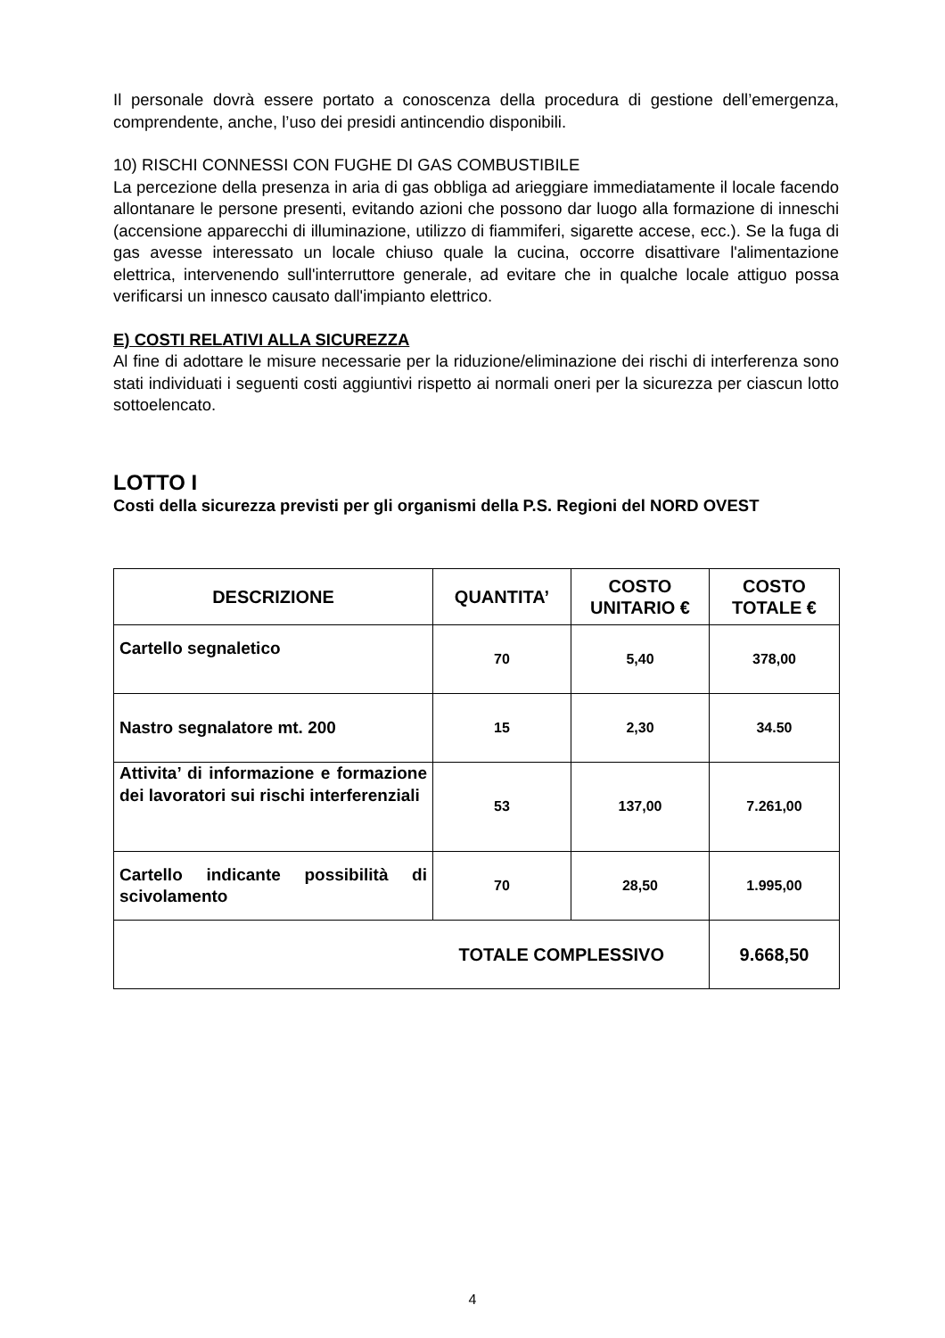Il personale dovrà essere portato a conoscenza della procedura di gestione dell’emergenza, comprendente, anche, l’uso dei presidi antincendio disponibili.
10) RISCHI CONNESSI CON FUGHE DI GAS COMBUSTIBILE
La percezione della presenza in aria di gas obbliga ad arieggiare immediatamente il locale facendo allontanare le persone presenti, evitando azioni che possono dar luogo alla formazione di inneschi (accensione apparecchi di illuminazione, utilizzo di fiammiferi, sigarette accese, ecc.). Se la fuga di gas avesse interessato un locale chiuso quale la cucina, occorre disattivare l'alimentazione elettrica, intervenendo sull'interruttore generale, ad evitare che in qualche locale attiguo possa verificarsi un innesco causato dall'impianto elettrico.
E) COSTI RELATIVI ALLA SICUREZZA
Al fine di adottare le misure necessarie per la riduzione/eliminazione dei rischi di interferenza sono stati individuati i seguenti costi aggiuntivi rispetto ai normali oneri per la sicurezza per ciascun lotto sottoelencato.
LOTTO I
Costi della sicurezza previsti per gli organismi della P.S. Regioni del NORD OVEST
| DESCRIZIONE | QUANTITA’ | COSTO UNITARIO € | COSTO TOTALE € |
| --- | --- | --- | --- |
| Cartello segnaletico | 70 | 5,40 | 378,00 |
| Nastro segnalatore mt. 200 | 15 | 2,30 | 34.50 |
| Attivita’ di informazione e formazione dei lavoratori sui rischi interferenziali | 53 | 137,00 | 7.261,00 |
| Cartello indicante possibilità di scivolamento | 70 | 28,50 | 1.995,00 |
| TOTALE COMPLESSIVO | | | 9.668,50 |
4